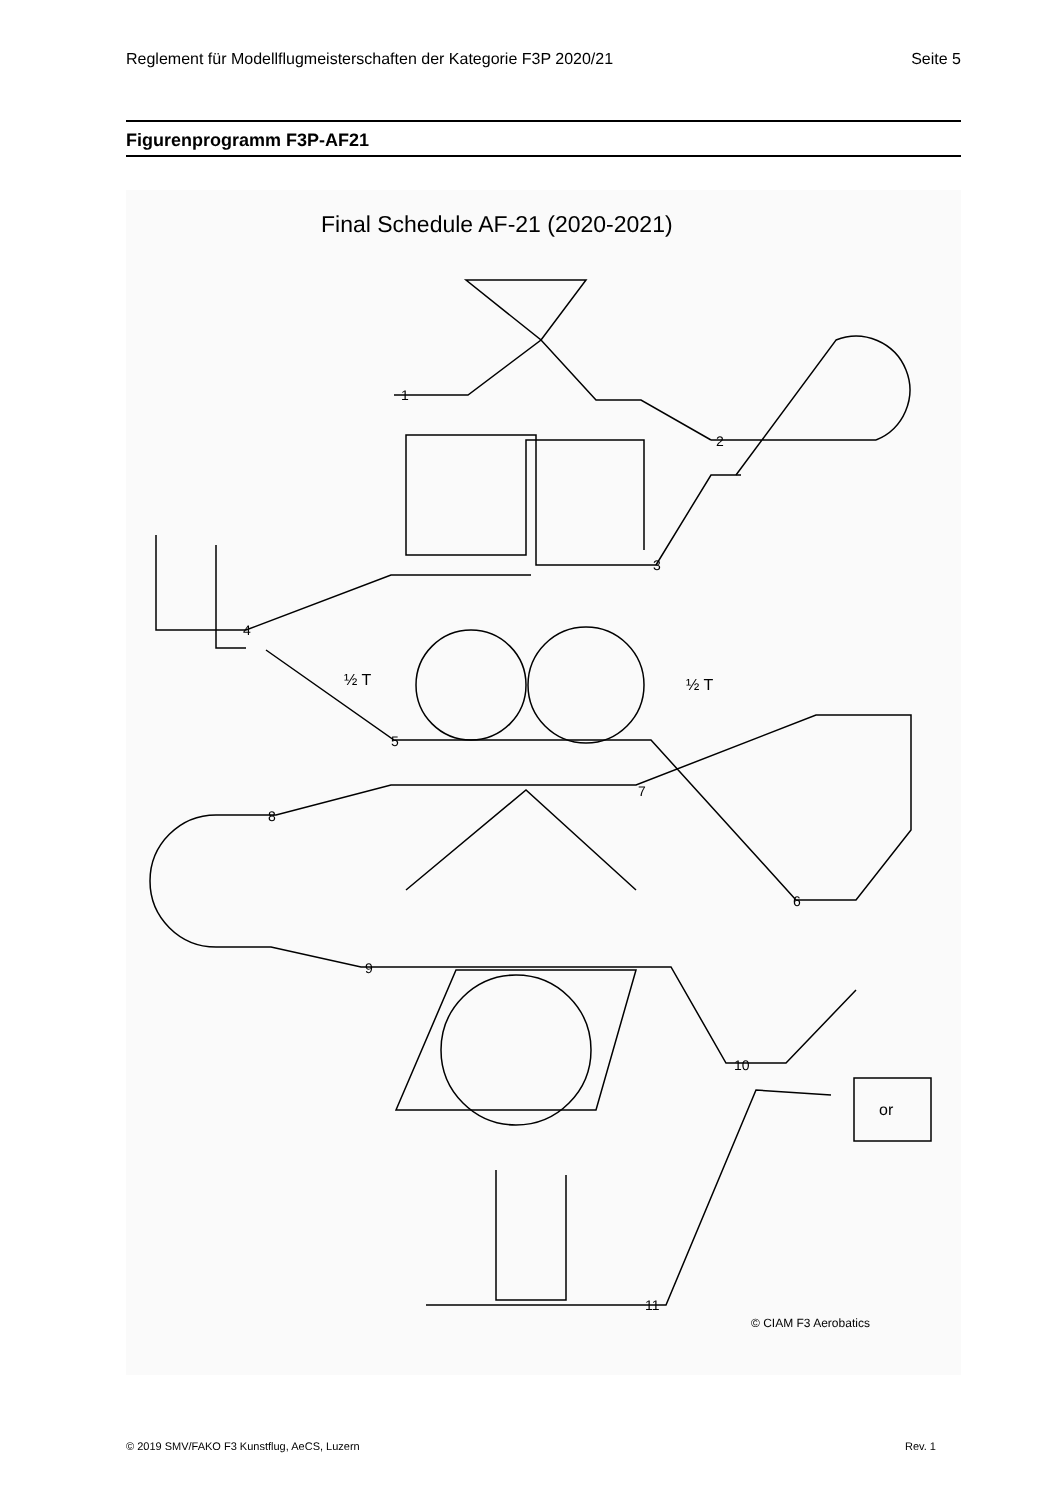Reglement für Modellflugmeisterschaften der Kategorie F3P 2020/21 Seite 5
Figurenprogramm F3P-AF21
Final Schedule AF-21 (2020-2021)
1
2
3
4
5
6
7
8
9
10
11
½ T
½ T
or
© CIAM F3 Aerobatics
© 2019 SMV/FAKO F3 Kunstflug, AeCS, Luzern Rev. 1